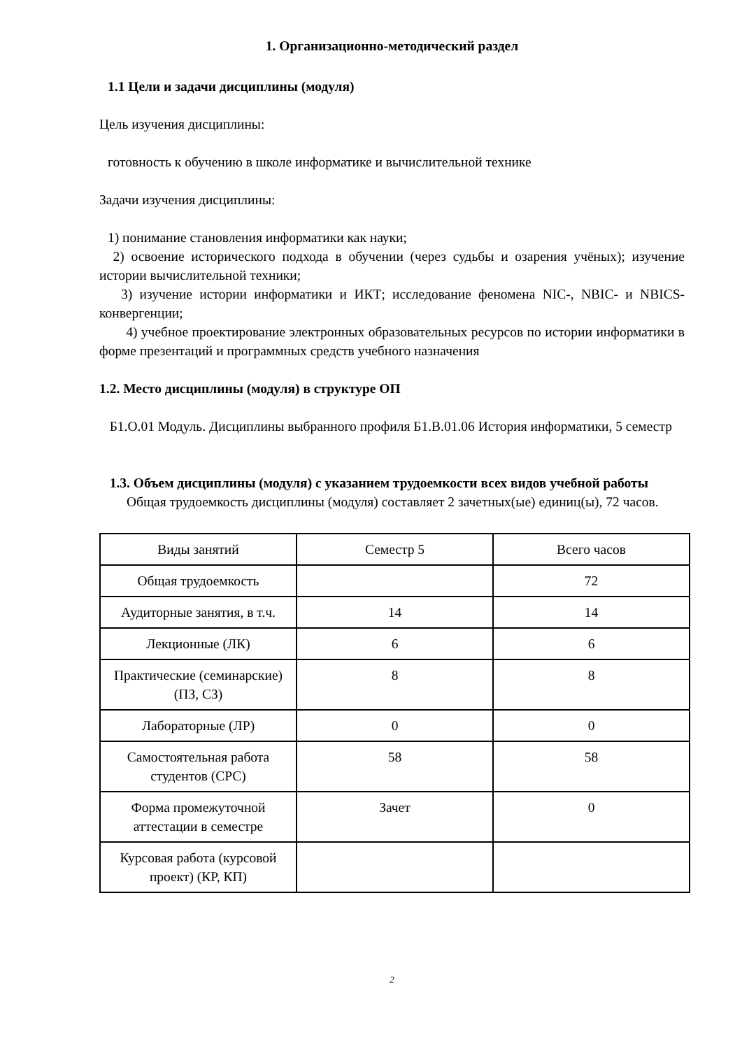1. Организационно-методический раздел
1.1 Цели и задачи дисциплины (модуля)
Цель изучения дисциплины:
готовность к обучению в школе информатике и вычислительной технике
Задачи изучения дисциплины:
1) понимание становления информатики как науки;
2) освоение исторического подхода в обучении (через судьбы и озарения учёных); изучение истории вычислительной техники;
3) изучение истории информатики и ИКТ; исследование феномена NIC-, NBIC- и NBICS-конвергенции;
4) учебное проектирование электронных образовательных ресурсов по истории информатики в форме презентаций и программных средств учебного назначения
1.2. Место дисциплины (модуля) в структуре ОП
Б1.О.01 Модуль. Дисциплины выбранного профиля Б1.В.01.06 История информатики, 5 семестр
1.3. Объем дисциплины (модуля) с указанием трудоемкости всех видов учебной работы
Общая трудоемкость дисциплины (модуля) составляет 2 зачетных(ые) единиц(ы), 72 часов.
| Виды занятий | Семестр 5 | Всего часов |
| Общая трудоемкость | | 72 |
| Аудиторные занятия, в т.ч. | 14 | 14 |
| Лекционные (ЛК) | 6 | 6 |
| Практические (семинарские) (ПЗ, СЗ) | 8 | 8 |
| Лабораторные (ЛР) | 0 | 0 |
| Самостоятельная работа студентов (СРС) | 58 | 58 |
| Форма промежуточной аттестации в семестре | Зачет | 0 |
| Курсовая работа (курсовой проект) (КР, КП) | | |
2